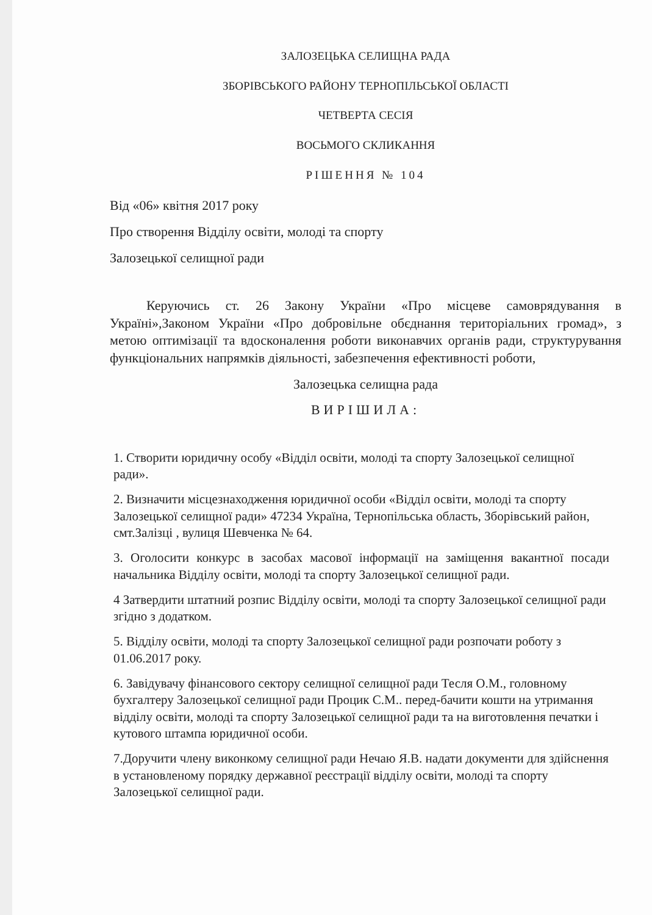ЗАЛОЗЕЦЬКА СЕЛИЩНА РАДА
ЗБОРІВСЬКОГО РАЙОНУ ТЕРНОПІЛЬСЬКОЇ ОБЛАСТІ
ЧЕТВЕРТА СЕСІЯ
ВОСЬМОГО СКЛИКАННЯ
РІШЕННЯ № 104
Від «06» квітня 2017 року
Про створення Відділу освіти, молоді та спорту
Залозецької селищної ради
Керуючись ст. 26 Закону України «Про місцеве самоврядування в Україні»,Законом України «Про добровільне обєднання територіальних громад», з метою оптимізації та вдосконалення роботи виконавчих органів ради, структурування функціональних напрямків діяльності, забезпечення ефективності роботи,
Залозецька селищна рада
ВИРІШИЛА:
1. Створити юридичну особу «Відділ освіти, молоді та спорту Залозецької селищної ради».
2. Визначити місцезнаходження юридичної особи «Відділ освіти, молоді та спорту Залозецької селищної ради» 47234 Україна, Тернопільська область, Зборівський район, смт.Залізці , вулиця Шевченка № 64.
3. Оголосити конкурс в засобах масової інформації на заміщення вакантної посади начальника Відділу освіти, молоді та спорту Залозецької селищної ради.
4 Затвердити штатний розпис Відділу освіти, молоді та спорту Залозецької селищної ради згідно з додатком.
5. Відділу освіти, молоді та спорту Залозецької селищної ради розпочати роботу з 01.06.2017 року.
6. Завідувачу фінансового сектору селищної селищної ради Тесля О.М., головному бухгалтеру Залозецької селищної ради Процик С.М.. перед-бачити кошти на утримання відділу освіти, молоді та спорту Залозецької селищної ради та на виготовлення печатки і кутового штампа юридичної особи.
7.Доручити члену виконкому селищної ради Нечаю Я.В. надати документи для здійснення в установленому порядку державної реєстрації відділу освіти, молоді та спорту Залозецької селищної ради.